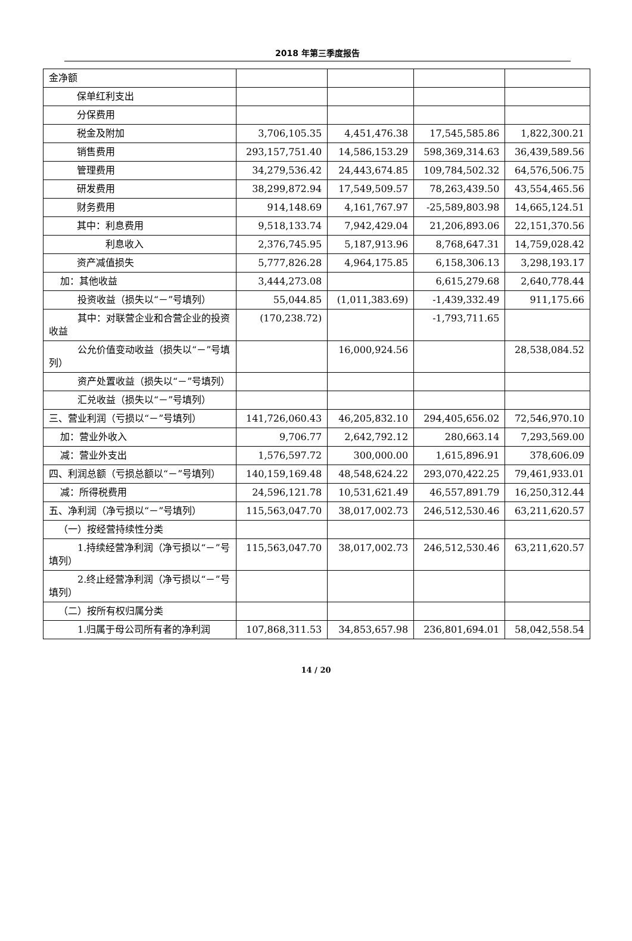2018 年第三季度报告
| 金净额 | | | | |
| 保单红利支出 | | | | |
| 分保费用 | | | | |
| 税金及附加 | 3,706,105.35 | 4,451,476.38 | 17,545,585.86 | 1,822,300.21 |
| 销售费用 | 293,157,751.40 | 14,586,153.29 | 598,369,314.63 | 36,439,589.56 |
| 管理费用 | 34,279,536.42 | 24,443,674.85 | 109,784,502.32 | 64,576,506.75 |
| 研发费用 | 38,299,872.94 | 17,549,509.57 | 78,263,439.50 | 43,554,465.56 |
| 财务费用 | 914,148.69 | 4,161,767.97 | -25,589,803.98 | 14,665,124.51 |
| 其中：利息费用 | 9,518,133.74 | 7,942,429.04 | 21,206,893.06 | 22,151,370.56 |
| 利息收入 | 2,376,745.95 | 5,187,913.96 | 8,768,647.31 | 14,759,028.42 |
| 资产减值损失 | 5,777,826.28 | 4,964,175.85 | 6,158,306.13 | 3,298,193.17 |
| 加：其他收益 | 3,444,273.08 | | 6,615,279.68 | 2,640,778.44 |
| 投资收益（损失以“－”号填列） | 55,044.85 | (1,011,383.69) | -1,439,332.49 | 911,175.66 |
| 其中：对联营企业和合营企业的投资收益 | (170,238.72) | | -1,793,711.65 | |
| 公允价值变动收益（损失以“－”号填列） | | 16,000,924.56 | | 28,538,084.52 |
| 资产处置收益（损失以“－”号填列） | | | | |
| 汇兑收益（损失以“－”号填列） | | | | |
| 三、营业利润（亏损以“－”号填列） | 141,726,060.43 | 46,205,832.10 | 294,405,656.02 | 72,546,970.10 |
| 加：营业外收入 | 9,706.77 | 2,642,792.12 | 280,663.14 | 7,293,569.00 |
| 减：营业外支出 | 1,576,597.72 | 300,000.00 | 1,615,896.91 | 378,606.09 |
| 四、利润总额（亏损总额以“－”号填列） | 140,159,169.48 | 48,548,624.22 | 293,070,422.25 | 79,461,933.01 |
| 减：所得税费用 | 24,596,121.78 | 10,531,621.49 | 46,557,891.79 | 16,250,312.44 |
| 五、净利润（净亏损以“－”号填列） | 115,563,047.70 | 38,017,002.73 | 246,512,530.46 | 63,211,620.57 |
| （一）按经营持续性分类 | | | | |
| 1.持续经营净利润（净亏损以“－”号填列） | 115,563,047.70 | 38,017,002.73 | 246,512,530.46 | 63,211,620.57 |
| 2.终止经营净利润（净亏损以“－”号填列） | | | | |
| （二）按所有权归属分类 | | | | |
| 1.归属于母公司所有者的净利润 | 107,868,311.53 | 34,853,657.98 | 236,801,694.01 | 58,042,558.54 |
14 / 20